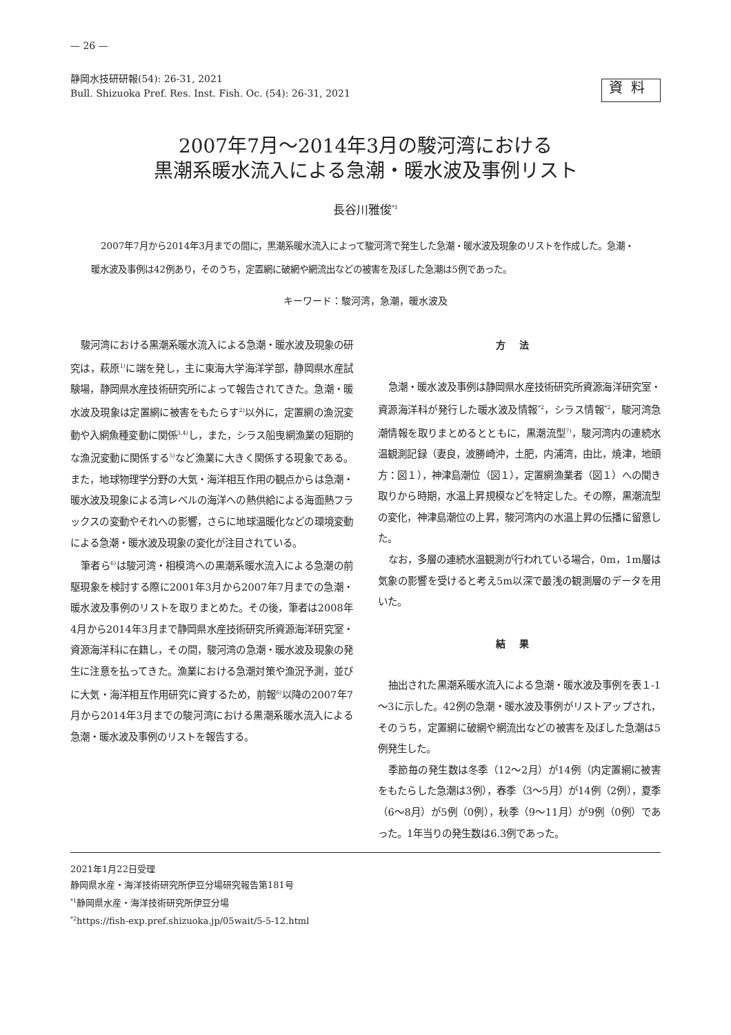— 26 —
静岡水技研研報(54): 26-31, 2021
Bull. Shizuoka Pref. Res. Inst. Fish. Oc. (54): 26-31, 2021
資料
2007年7月～2014年3月の駿河湾における
黒潮系暖水流入による急潮・暖水波及事例リスト
長谷川雅俊<sup>*1</sup>
2007年7月から2014年3月までの間に，黒潮系暖水流入によって駿河湾で発生した急潮・暖水波及現象のリストを作成した。急潮・暖水波及事例は42例あり，そのうち，定置網に破網や網流出などの被害を及ぼした急潮は5例であった。
キーワード：駿河湾，急潮，暖水波及
駿河湾における黒潮系暖水流入による急潮・暖水波及現象の研究は，萩原<sup>1)</sup>に端を発し，主に東海大学海洋学部，静岡県水産試験場，静岡県水産技術研究所によって報告されてきた。急潮・暖水波及現象は定置網に被害をもたらす<sup>2)</sup>以外に，定置網の漁況変動や入網魚種変動に関係<sup>3,4)</sup>し，また，シラス船曳網漁業の短期的な漁況変動に関係する<sup>5)</sup>など漁業に大きく関係する現象である。また，地球物理学分野の大気・海洋相互作用の観点からは急潮・暖水波及現象による湾レベルの海洋への熱供給による海面熱フラックスの変動やそれへの影響，さらに地球温暖化などの環境変動による急潮・暖水波及現象の変化が注目されている。
筆者ら<sup>6)</sup>は駿河湾・相模湾への黒潮系暖水流入による急潮の前駆現象を検討する際に2001年3月から2007年7月までの急潮・暖水波及事例のリストを取りまとめた。その後，筆者は2008年4月から2014年3月まで静岡県水産技術研究所資源海洋研究室・資源海洋科に在籍し，その間，駿河湾の急潮・暖水波及現象の発生に注意を払ってきた。漁業における急潮対策や漁況予測，並びに大気・海洋相互作用研究に資するため，前報<sup>6)</sup>以降の2007年7月から2014年3月までの駿河湾における黒潮系暖水流入による急潮・暖水波及事例のリストを報告する。
方法
急潮・暖水波及事例は静岡県水産技術研究所資源海洋研究室・資源海洋科が発行した暖水波及情報<sup>*2</sup>，シラス情報<sup>*2</sup>，駿河湾急潮情報を取りまとめるとともに，黒潮流型<sup>7)</sup>，駿河湾内の連続水温観測記録（妻良，波勝崎沖，土肥，内浦湾，由比，焼津，地頭方：図１），神津島潮位（図１），定置網漁業者（図１）への聞き取りから時期，水温上昇規模などを特定した。その際，黒潮流型の変化，神津島潮位の上昇，駿河湾内の水温上昇の伝播に留意した。
なお，多層の連続水温観測が行われている場合，0m，1m層は気象の影響を受けると考え5m以深で最浅の観測層のデータを用いた。
結果
抽出された黒潮系暖水流入による急潮・暖水波及事例を表１-1～3に示した。42例の急潮・暖水波及事例がリストアップされ，そのうち，定置網に破網や網流出などの被害を及ぼした急潮は5例発生した。
季節毎の発生数は冬季（12～2月）が14例（内定置網に被害をもたらした急潮は3例），春季（3～5月）が14例（2例），夏季（6～8月）が5例（0例），秋季（9～11月）が9例（0例）であった。1年当りの発生数は6.3例であった。
2021年1月22日受理
静岡県水産・海洋技術研究所伊豆分場研究報告第181号
<sup>*1</sup>静岡県水産・海洋技術研究所伊豆分場
<sup>*2</sup>https://fish-exp.pref.shizuoka.jp/05wait/5-5-12.html